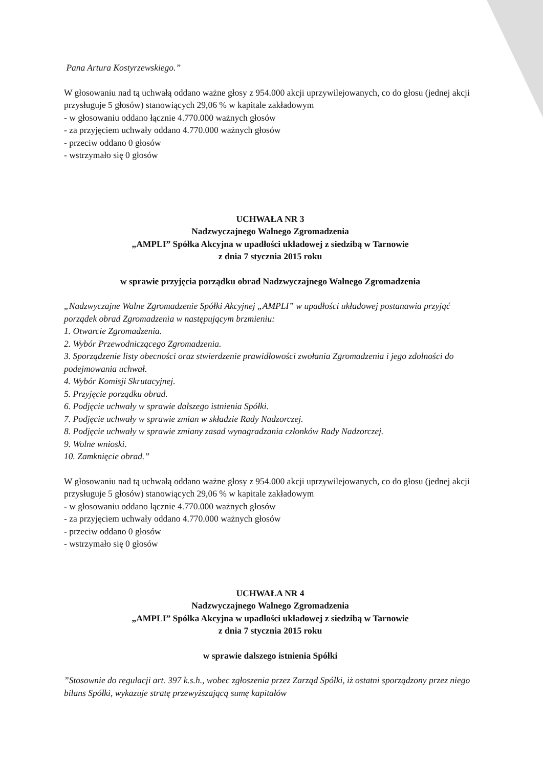Pana Artura Kostyrzewskiego.”
W głosowaniu nad tą uchwałą oddano ważne głosy z 954.000 akcji uprzywilejowanych, co do głosu (jednej akcji przysługuje 5 głosów) stanowiących 29,06 % w kapitale zakładowym
- w głosowaniu oddano łącznie 4.770.000 ważnych głosów
- za przyjęciem uchwały oddano 4.770.000 ważnych głosów
- przeciw oddano 0 głosów
- wstrzymało się 0 głosów
UCHWAŁA NR 3
Nadzwyczajnego Walnego Zgromadzenia
„AMPLI” Spółka Akcyjna w upadłości układowej z siedzibą w Tarnowie
z dnia 7 stycznia 2015 roku
w sprawie przyjęcia porządku obrad Nadzwyczajnego Walnego Zgromadzenia
„Nadzwyczajne Walne Zgromadzenie Spółki Akcyjnej „AMPLI” w upadłości układowej postanawia przyjąć porządek obrad Zgromadzenia w następującym brzmieniu:
1. Otwarcie Zgromadzenia.
2. Wybór Przewodniczącego Zgromadzenia.
3. Sporządzenie listy obecności oraz stwierdzenie prawidłowości zwołania Zgromadzenia i jego zdolności do podejmowania uchwał.
4. Wybór Komisji Skrutacyjnej.
5. Przyjęcie porządku obrad.
6. Podjęcie uchwały w sprawie dalszego istnienia Spółki.
7. Podjęcie uchwały w sprawie zmian w składzie Rady Nadzorczej.
8. Podjęcie uchwały w sprawie zmiany zasad wynagradzania członków Rady Nadzorczej.
9. Wolne wnioski.
10. Zamknięcie obrad.”
W głosowaniu nad tą uchwałą oddano ważne głosy z 954.000 akcji uprzywilejowanych, co do głosu (jednej akcji przysługuje 5 głosów) stanowiących 29,06 % w kapitale zakładowym
- w głosowaniu oddano łącznie 4.770.000 ważnych głosów
- za przyjęciem uchwały oddano 4.770.000 ważnych głosów
- przeciw oddano 0 głosów
- wstrzymało się 0 głosów
UCHWAŁA NR 4
Nadzwyczajnego Walnego Zgromadzenia
„AMPLI” Spółka Akcyjna w upadłości układowej z siedzibą w Tarnowie
z dnia 7 stycznia 2015 roku
w sprawie dalszego istnienia Spółki
”Stosownie do regulacji art. 397 k.s.h., wobec zgłoszenia przez Zarząd Spółki, iż ostatni sporządzony przez niego bilans Spółki, wykazuje stratę przewyższającą sumę kapitałów